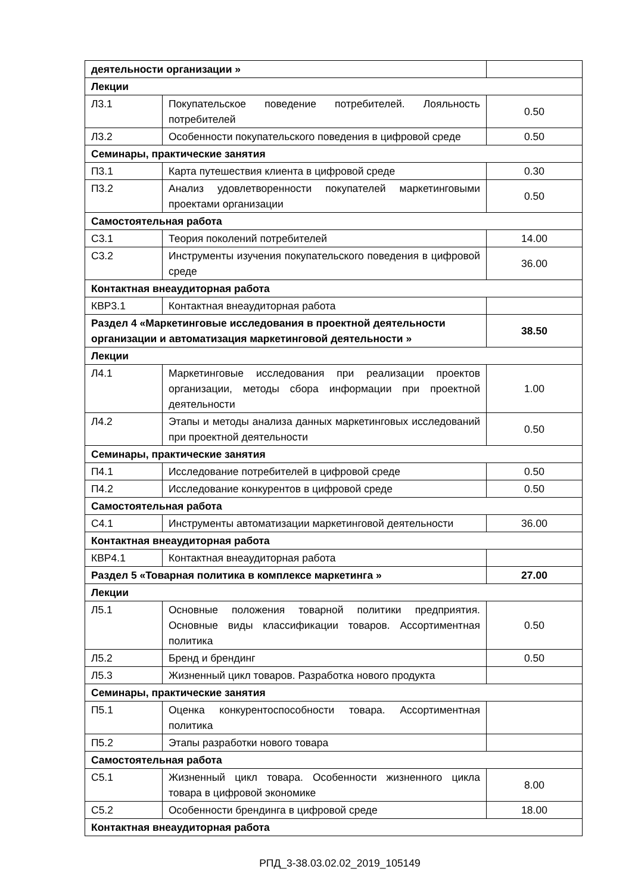| деятельности организации » | | |
| Лекции | | |
| Л3.1 | Покупательское поведение потребителей. Лояльность потребителей | 0.50 |
| Л3.2 | Особенности покупательского поведения в цифровой среде | 0.50 |
| Семинары, практические занятия | | |
| П3.1 | Карта путешествия клиента в цифровой среде | 0.30 |
| П3.2 | Анализ удовлетворенности покупателей маркетинговыми проектами организации | 0.50 |
| Самостоятельная работа | | |
| С3.1 | Теория поколений потребителей | 14.00 |
| С3.2 | Инструменты изучения покупательского поведения в цифровой среде | 36.00 |
| Контактная внеаудиторная работа | | |
| КВР3.1 | Контактная внеаудиторная работа | |
| Раздел 4 «Маркетинговые исследования в проектной деятельности организации и автоматизация маркетинговой деятельности » | | 38.50 |
| Лекции | | |
| Л4.1 | Маркетинговые исследования при реализации проектов организации, методы сбора информации при проектной деятельности | 1.00 |
| Л4.2 | Этапы и методы анализа данных маркетинговых исследований при проектной деятельности | 0.50 |
| Семинары, практические занятия | | |
| П4.1 | Исследование потребителей в цифровой среде | 0.50 |
| П4.2 | Исследование конкурентов в цифровой среде | 0.50 |
| Самостоятельная работа | | |
| С4.1 | Инструменты автоматизации маркетинговой деятельности | 36.00 |
| Контактная внеаудиторная работа | | |
| КВР4.1 | Контактная внеаудиторная работа | |
| Раздел 5 «Товарная политика в комплексе маркетинга » | | 27.00 |
| Лекции | | |
| Л5.1 | Основные положения товарной политики предприятия. Основные виды классификации товаров. Ассортиментная политика | 0.50 |
| Л5.2 | Бренд и брендинг | 0.50 |
| Л5.3 | Жизненный цикл товаров. Разработка нового продукта | |
| Семинары, практические занятия | | |
| П5.1 | Оценка конкурентоспособности товара. Ассортиментная политика | |
| П5.2 | Этапы разработки нового товара | |
| Самостоятельная работа | | |
| С5.1 | Жизненный цикл товара. Особенности жизненного цикла товара в цифровой экономике | 8.00 |
| С5.2 | Особенности брендинга в цифровой среде | 18.00 |
| Контактная внеаудиторная работа | | |
РПД_3-38.03.02.02_2019_105149